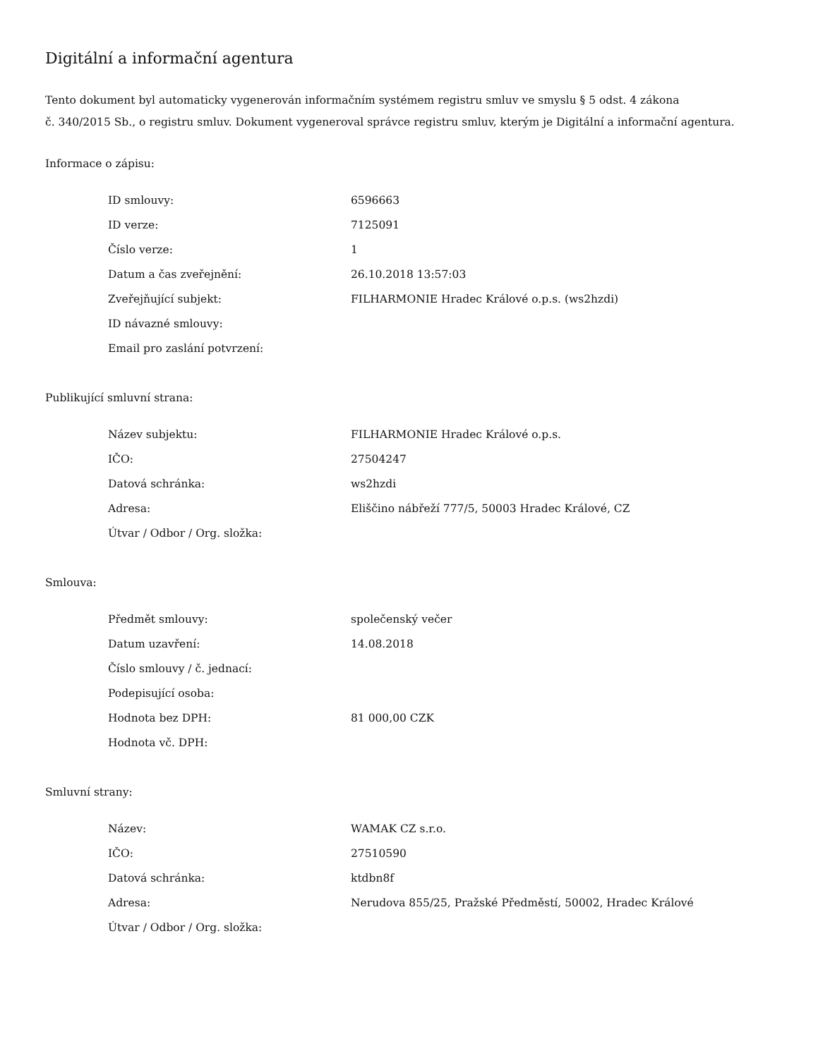Digitální a informační agentura
Tento dokument byl automaticky vygenerován informačním systémem registru smluv ve smyslu § 5 odst. 4 zákona
č. 340/2015 Sb., o registru smluv. Dokument vygeneroval správce registru smluv, kterým je Digitální a informační agentura.
Informace o zápisu:
| ID smlouvy: | 6596663 |
| ID verze: | 7125091 |
| Číslo verze: | 1 |
| Datum a čas zveřejnění: | 26.10.2018 13:57:03 |
| Zveřejňující subjekt: | FILHARMONIE Hradec Králové o.p.s. (ws2hzdi) |
| ID návazné smlouvy: | |
| Email pro zaslání potvrzení: | |
Publikující smluvní strana:
| Název subjektu: | FILHARMONIE Hradec Králové o.p.s. |
| IČO: | 27504247 |
| Datová schránka: | ws2hzdi |
| Adresa: | Eliščino nábřeží 777/5, 50003 Hradec Králové, CZ |
| Útvar / Odbor / Org. složka: | |
Smlouva:
| Předmět smlouvy: | společenský večer |
| Datum uzavření: | 14.08.2018 |
| Číslo smlouvy / č. jednací: | |
| Podepisující osoba: | |
| Hodnota bez DPH: | 81 000,00 CZK |
| Hodnota vč. DPH: | |
Smluvní strany:
| Název: | WAMAK CZ s.r.o. |
| IČO: | 27510590 |
| Datová schránka: | ktdbn8f |
| Adresa: | Nerudova 855/25, Pražské Předměstí, 50002, Hradec Králové |
| Útvar / Odbor / Org. složka: | |